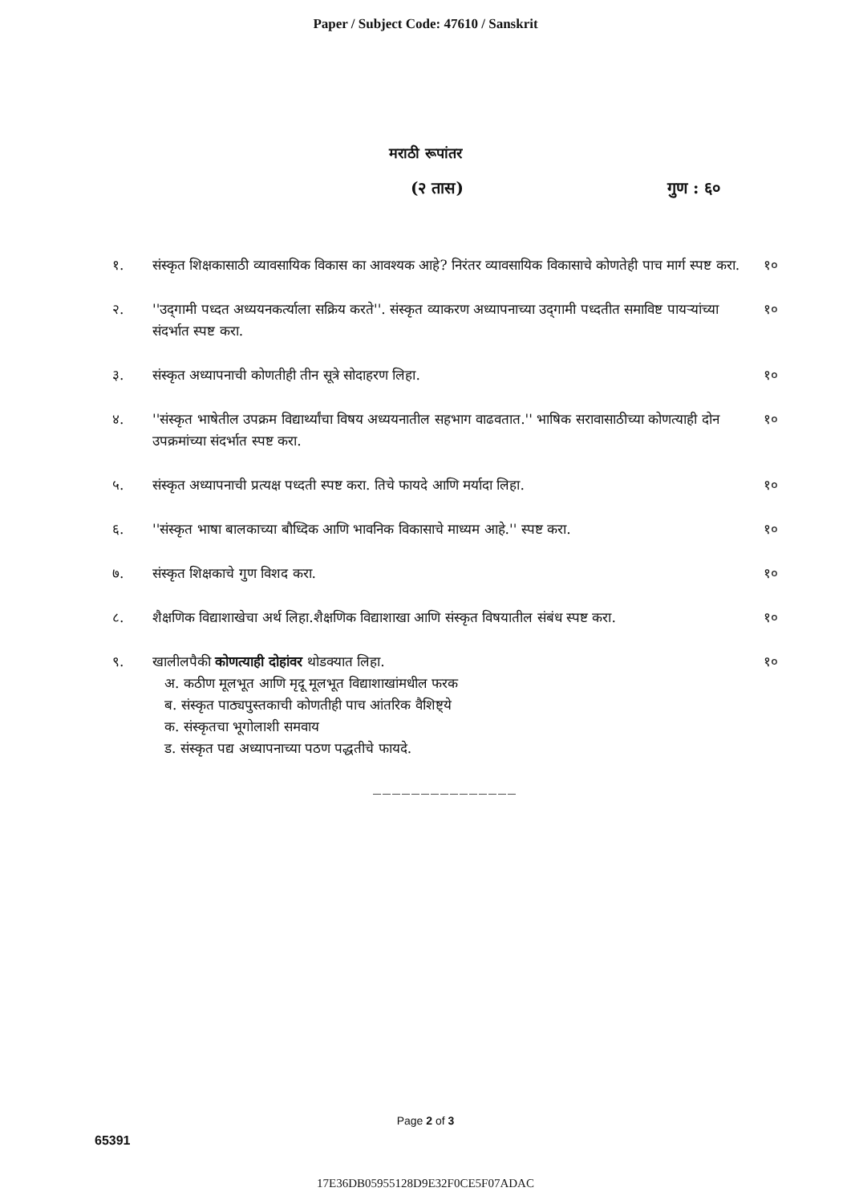Paper / Subject Code: 47610 / Sanskrit
मराठी रूपांतर
(२ तास) गुण : ६०
१. संस्कृत शिक्षकासाठी व्यावसायिक विकास का आवश्यक आहे? निरंतर व्यावसायिक विकासाचे कोणतेही पाच मार्ग स्पष्ट करा.
१०
२. ''उद्‌गामी पध्दत अध्ययनकर्त्याला सक्रिय करते''. संस्कृत व्याकरण अध्यापनाच्या उद्‌गामी पध्दतीत समाविष्ट पायऱ्यांच्या संदर्भात स्पष्ट करा.
१०
३. संस्कृत अध्यापनाची कोणतीही तीन सूत्रे सोदाहरण लिहा.
१०
४. ''संस्कृत भाषेतील उपक्रम विद्यार्थ्यांचा विषय अध्ययनातील सहभाग वाढवतात.'' भाषिक सरावासाठीच्या कोणत्याही दोन उपक्रमांच्या संदर्भात स्पष्ट करा.
१०
५. संस्कृत अध्यापनाची प्रत्यक्ष पध्दती स्पष्ट करा. तिचे फायदे आणि मर्यादा लिहा.
१०
६. ''संस्कृत भाषा बालकाच्या बौध्दिक आणि भावनिक विकासाचे माध्यम आहे.'' स्पष्ट करा.
१०
७. संस्कृत शिक्षकाचे गुण विशद करा.
१०
८. शैक्षणिक विद्याशाखेचा अर्थ लिहा.शैक्षणिक विद्याशाखा आणि संस्कृत विषयातील संबंध स्पष्ट करा.
१०
९. खालीलपैकी कोणत्याही दोहांवर थोडक्यात लिहा.
अ. कठीण मूलभूत आणि मृदू मूलभूत विद्याशाखांमधील फरक
ब. संस्कृत पाठ्यपुस्तकाची कोणतीही पाच आंतरिक वैशिष्ट्ये
क. संस्कृतचा भूगोलाशी समवाय
ड. संस्कृत पद्य अध्यापनाच्या पठण पद्धतीचे फायदे.
१०
_______________
Page 2 of 3
65391
17E36DB05955128D9E32F0CE5F07ADAC